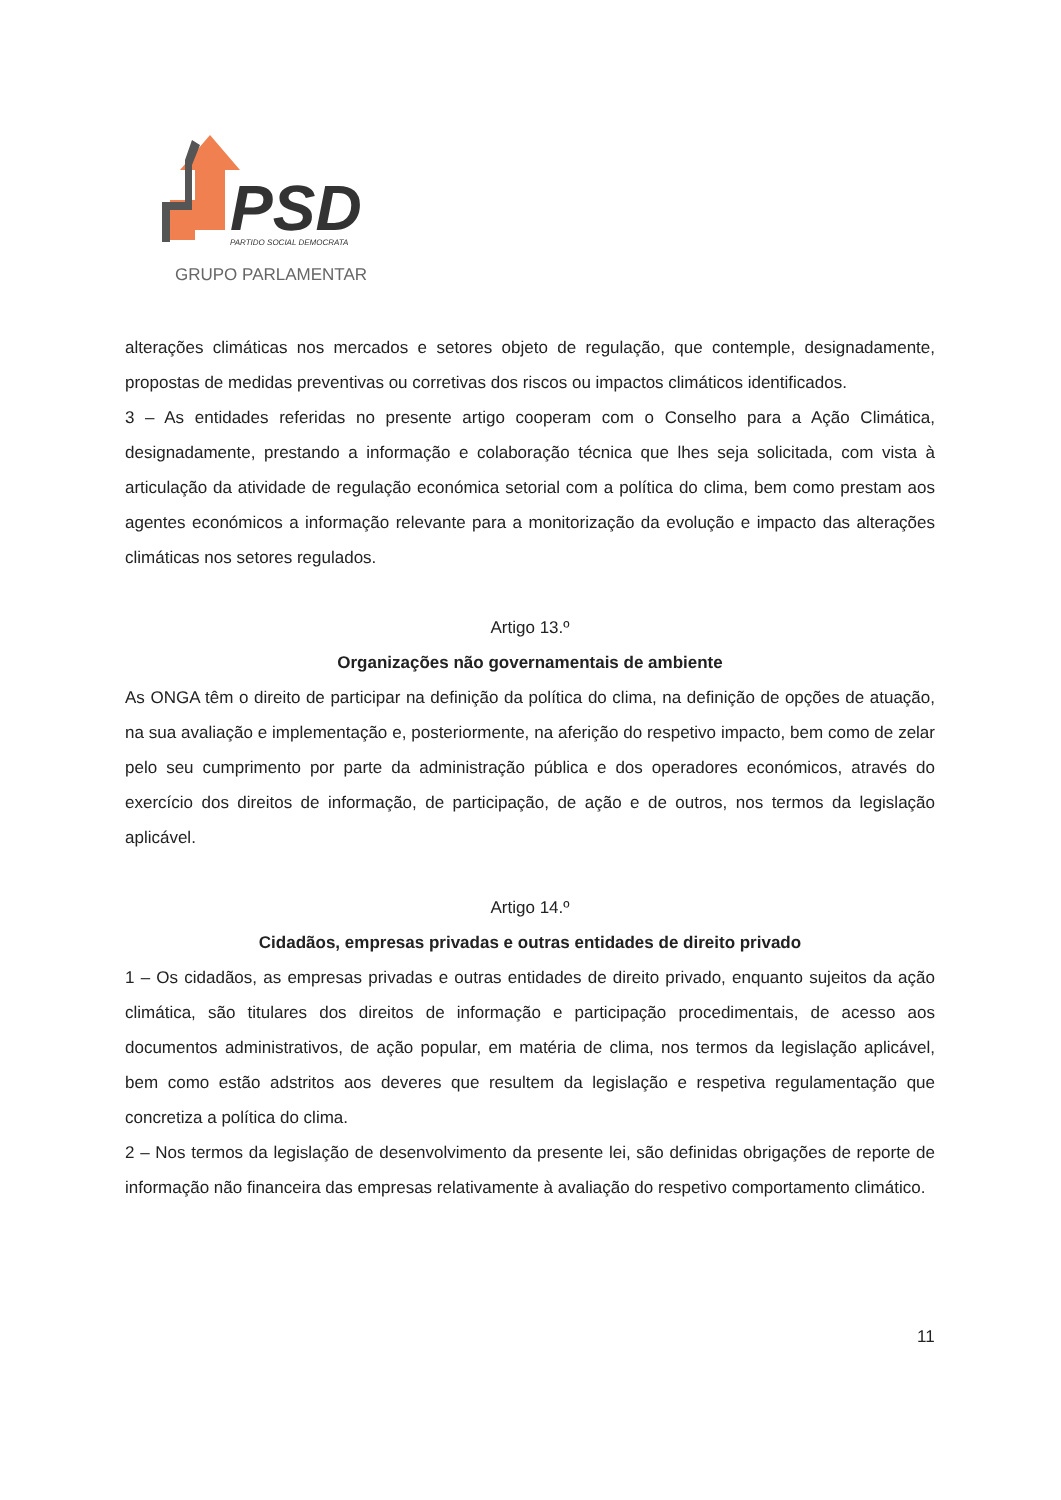PSD
PARTIDO SOCIAL DEMOCRATA
GRUPO PARLAMENTAR
alterações climáticas nos mercados e setores objeto de regulação, que contemple, designadamente, propostas de medidas preventivas ou corretivas dos riscos ou impactos climáticos identificados.
3 – As entidades referidas no presente artigo cooperam com o Conselho para a Ação Climática, designadamente, prestando a informação e colaboração técnica que lhes seja solicitada, com vista à articulação da atividade de regulação económica setorial com a política do clima, bem como prestam aos agentes económicos a informação relevante para a monitorização da evolução e impacto das alterações climáticas nos setores regulados.
Artigo 13.º
Organizações não governamentais de ambiente
As ONGA têm o direito de participar na definição da política do clima, na definição de opções de atuação, na sua avaliação e implementação e, posteriormente, na aferição do respetivo impacto, bem como de zelar pelo seu cumprimento por parte da administração pública e dos operadores económicos, através do exercício dos direitos de informação, de participação, de ação e de outros, nos termos da legislação aplicável.
Artigo 14.º
Cidadãos, empresas privadas e outras entidades de direito privado
1 – Os cidadãos, as empresas privadas e outras entidades de direito privado, enquanto sujeitos da ação climática, são titulares dos direitos de informação e participação procedimentais, de acesso aos documentos administrativos, de ação popular, em matéria de clima, nos termos da legislação aplicável, bem como estão adstritos aos deveres que resultem da legislação e respetiva regulamentação que concretiza a política do clima.
2 – Nos termos da legislação de desenvolvimento da presente lei, são definidas obrigações de reporte de informação não financeira das empresas relativamente à avaliação do respetivo comportamento climático.
11